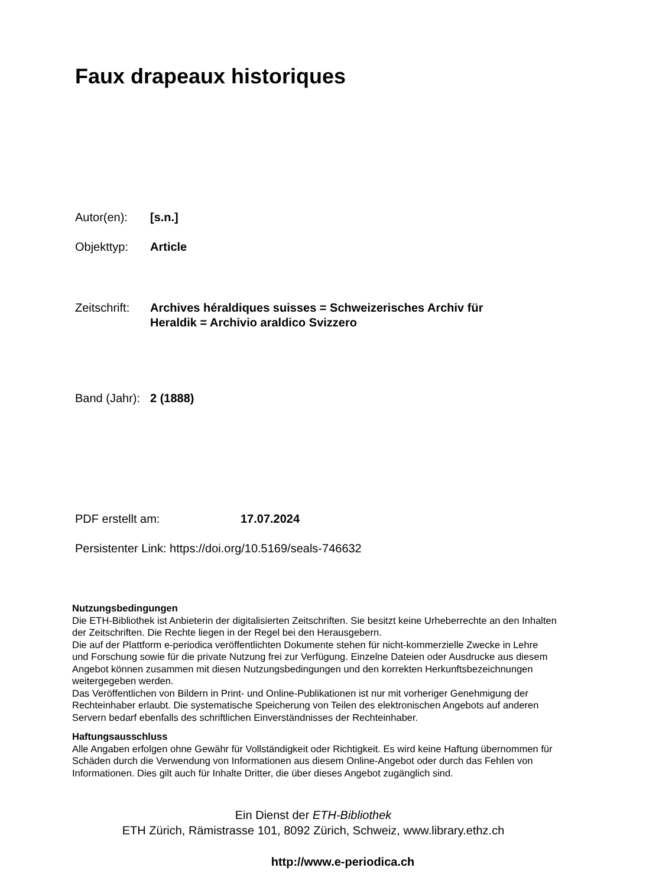Faux drapeaux historiques
Autor(en): [s.n.]
Objekttyp: Article
Zeitschrift: Archives héraldiques suisses = Schweizerisches Archiv für
Heraldik = Archivio araldico Svizzero
Band (Jahr): 2 (1888)
PDF erstellt am: 17.07.2024
Persistenter Link: https://doi.org/10.5169/seals-746632
Nutzungsbedingungen
Die ETH-Bibliothek ist Anbieterin der digitalisierten Zeitschriften. Sie besitzt keine Urheberrechte an den Inhalten der Zeitschriften. Die Rechte liegen in der Regel bei den Herausgebern.
Die auf der Plattform e-periodica veröffentlichten Dokumente stehen für nicht-kommerzielle Zwecke in Lehre und Forschung sowie für die private Nutzung frei zur Verfügung. Einzelne Dateien oder Ausdrucke aus diesem Angebot können zusammen mit diesen Nutzungsbedingungen und den korrekten Herkunftsbezeichnungen weitergegeben werden.
Das Veröffentlichen von Bildern in Print- und Online-Publikationen ist nur mit vorheriger Genehmigung der Rechteinhaber erlaubt. Die systematische Speicherung von Teilen des elektronischen Angebots auf anderen Servern bedarf ebenfalls des schriftlichen Einverständnisses der Rechteinhaber.
Haftungsausschluss
Alle Angaben erfolgen ohne Gewähr für Vollständigkeit oder Richtigkeit. Es wird keine Haftung übernommen für Schäden durch die Verwendung von Informationen aus diesem Online-Angebot oder durch das Fehlen von Informationen. Dies gilt auch für Inhalte Dritter, die über dieses Angebot zugänglich sind.
Ein Dienst der ETH-Bibliothek
ETH Zürich, Rämistrasse 101, 8092 Zürich, Schweiz, www.library.ethz.ch
http://www.e-periodica.ch